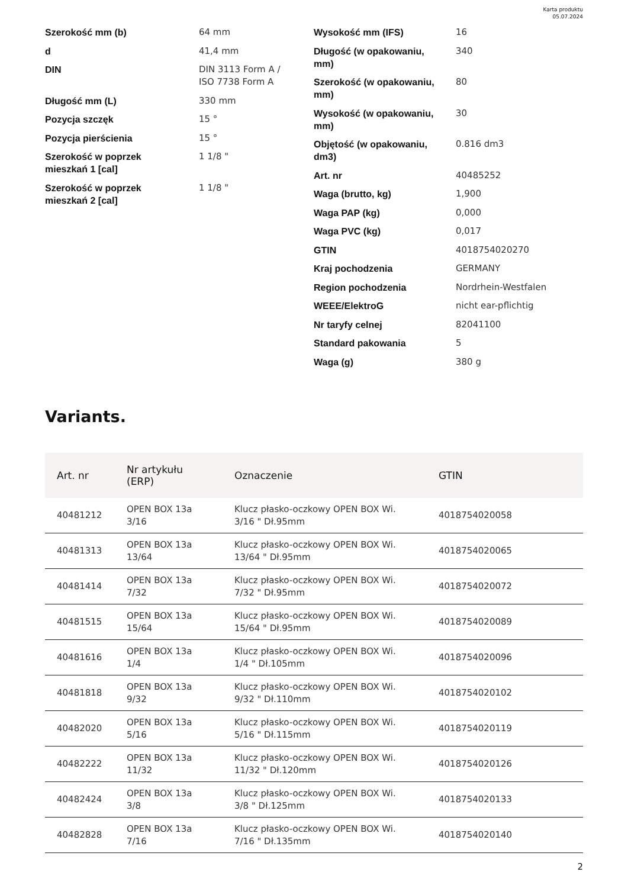Karta produktu
05.07.2024
Szerokość mm (b) 64 mm
d 41,4 mm
DIN DIN 3113 Form A /
ISO 7738 Form A
Długość mm (L) 330 mm
Pozycja szczęk 15 °
Pozycja pierścienia 15 °
Szerokość w poprzek
mieszkań 1 [cal]
1 1/8 "
Szerokość w poprzek
mieszkań 2 [cal]
1 1/8 "
Wysokość mm (IFS) 16
Długość (w opakowaniu,
mm)
340
Szerokość (w opakowaniu,
mm)
80
Wysokość (w opakowaniu,
mm)
30
Objętość (w opakowaniu,
dm3)
0.816 dm3
Art. nr 40485252
Waga (brutto, kg) 1,900
Waga PAP (kg) 0,000
Waga PVC (kg) 0,017
GTIN 4018754020270
Kraj pochodzenia GERMANY
Region pochodzenia Nordrhein-Westfalen
WEEE/ElektroG nicht ear-pflichtig
Nr taryfy celnej 82041100
Standard pakowania 5
Waga (g) 380 g
Variants.
| Art. nr | Nr artykułu (ERP) | Oznaczenie | GTIN |
| --- | --- | --- | --- |
| 40481212 | OPEN BOX 13a 3/16 | Klucz płasko-oczkowy OPEN BOX Wi. 3/16 " Dł.95mm | 4018754020058 |
| 40481313 | OPEN BOX 13a 13/64 | Klucz płasko-oczkowy OPEN BOX Wi. 13/64 " Dł.95mm | 4018754020065 |
| 40481414 | OPEN BOX 13a 7/32 | Klucz płasko-oczkowy OPEN BOX Wi. 7/32 " Dł.95mm | 4018754020072 |
| 40481515 | OPEN BOX 13a 15/64 | Klucz płasko-oczkowy OPEN BOX Wi. 15/64 " Dł.95mm | 4018754020089 |
| 40481616 | OPEN BOX 13a 1/4 | Klucz płasko-oczkowy OPEN BOX Wi. 1/4 " Dł.105mm | 4018754020096 |
| 40481818 | OPEN BOX 13a 9/32 | Klucz płasko-oczkowy OPEN BOX Wi. 9/32 " Dł.110mm | 4018754020102 |
| 40482020 | OPEN BOX 13a 5/16 | Klucz płasko-oczkowy OPEN BOX Wi. 5/16 " Dł.115mm | 4018754020119 |
| 40482222 | OPEN BOX 13a 11/32 | Klucz płasko-oczkowy OPEN BOX Wi. 11/32 " Dł.120mm | 4018754020126 |
| 40482424 | OPEN BOX 13a 3/8 | Klucz płasko-oczkowy OPEN BOX Wi. 3/8 " Dł.125mm | 4018754020133 |
| 40482828 | OPEN BOX 13a 7/16 | Klucz płasko-oczkowy OPEN BOX Wi. 7/16 " Dł.135mm | 4018754020140 |
2